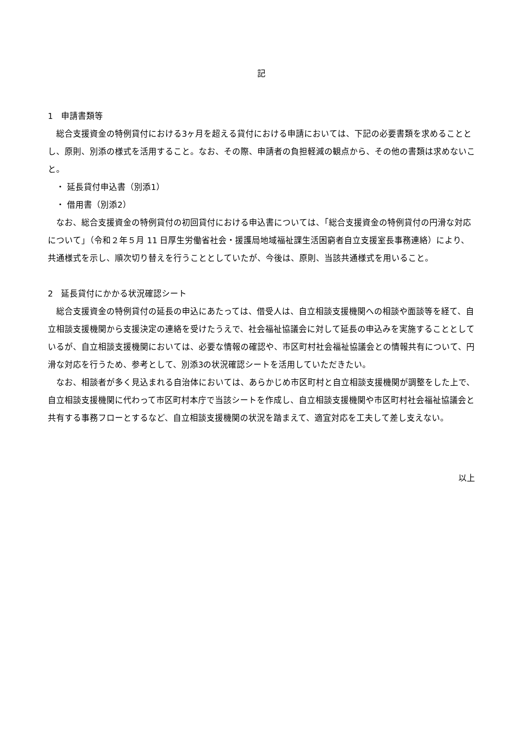記
1　申請書類等
　総合支援資金の特例貸付における3ヶ月を超える貸付における申請においては、下記の必要書類を求めることとし、原則、別添の様式を活用すること。なお、その際、申請者の負担軽減の観点から、その他の書類は求めないこと。
　・ 延長貸付申込書（別添1）
　・ 借用書（別添2）
　なお、総合支援資金の特例貸付の初回貸付における申込書については、「総合支援資金の特例貸付の円滑な対応について」（令和２年５月 11 日厚生労働省社会・援護局地域福祉課生活困窮者自立支援室長事務連絡）により、共通様式を示し、順次切り替えを行うこととしていたが、今後は、原則、当該共通様式を用いること。
2　延長貸付にかかる状況確認シート
　総合支援資金の特例貸付の延長の申込にあたっては、借受人は、自立相談支援機関への相談や面談等を経て、自立相談支援機関から支援決定の連絡を受けたうえで、社会福祉協議会に対して延長の申込みを実施することとしているが、自立相談支援機関においては、必要な情報の確認や、市区町村社会福祉協議会との情報共有について、円滑な対応を行うため、参考として、別添3の状況確認シートを活用していただきたい。
　なお、相談者が多く見込まれる自治体においては、あらかじめ市区町村と自立相談支援機関が調整をした上で、自立相談支援機関に代わって市区町村本庁で当該シートを作成し、自立相談支援機関や市区町村社会福祉協議会と共有する事務フローとするなど、自立相談支援機関の状況を踏まえて、適宜対応を工夫して差し支えない。
以上